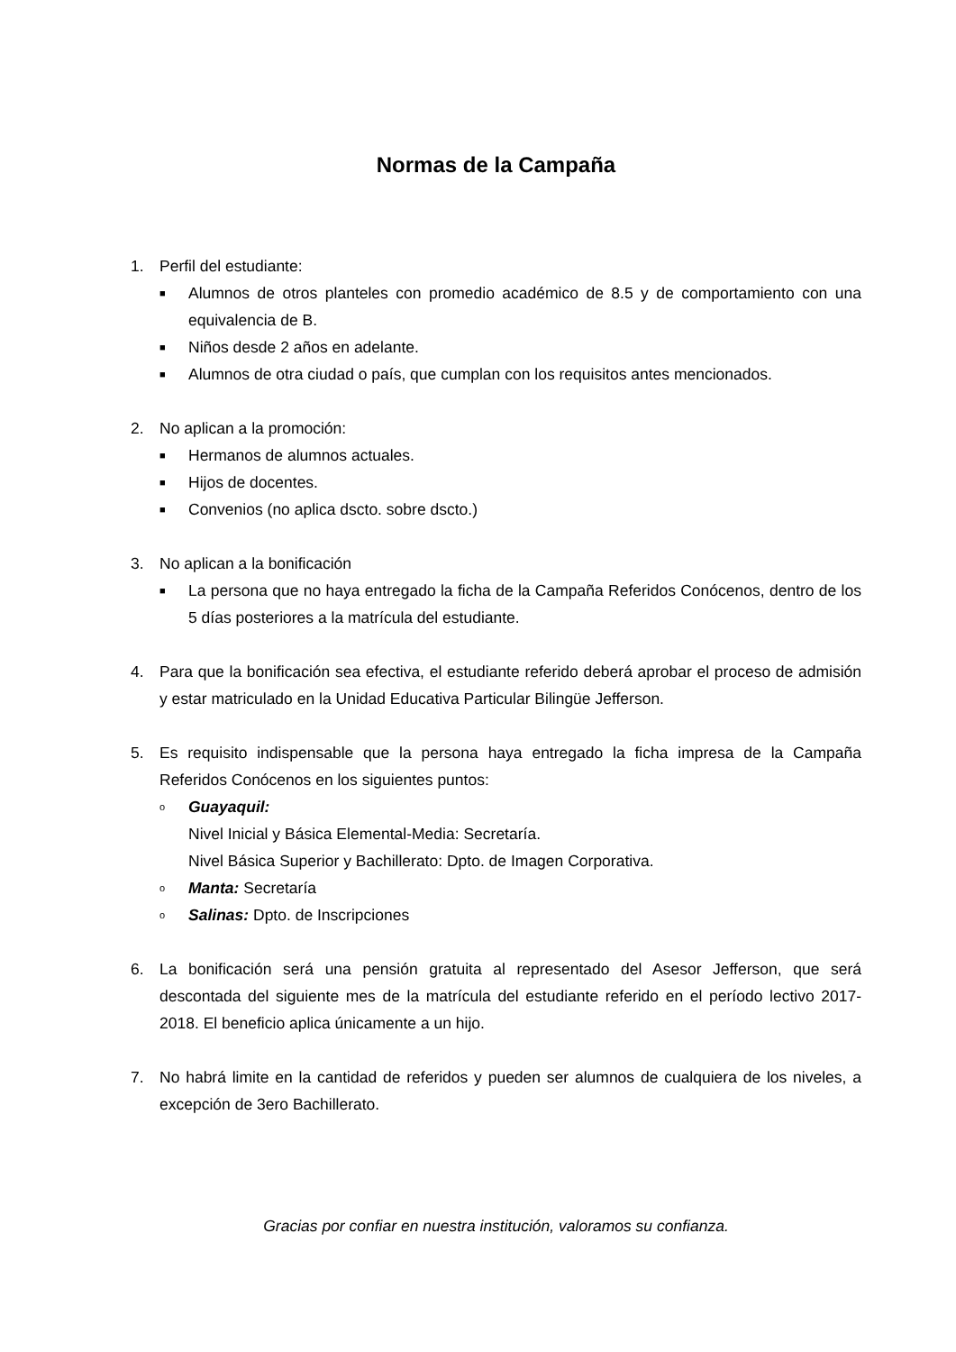Normas de la Campaña
1. Perfil del estudiante:
■
Alumnos de otros planteles con promedio académico de 8.5 y de comportamiento con una equivalencia de B.
■
Niños desde 2 años en adelante.
■
Alumnos de otra ciudad o país, que cumplan con los requisitos antes mencionados.
2. No aplican a la promoción:
■
Hermanos de alumnos actuales.
■
Hijos de docentes.
■
Convenios (no aplica dscto. sobre dscto.)
3. No aplican a la bonificación
■
La persona que no haya entregado la ficha de la Campaña Referidos Conócenos, dentro de los 5 días posteriores a la matrícula del estudiante.
4. Para que la bonificación sea efectiva, el estudiante referido deberá aprobar el proceso de admisión y estar matriculado en la Unidad Educativa Particular Bilingüe Jefferson.
5. Es requisito indispensable que la persona haya entregado la ficha impresa de la Campaña Referidos Conócenos en los siguientes puntos:
o
Guayaquil:
Nivel Inicial y Básica Elemental-Media: Secretaría.
Nivel Básica Superior y Bachillerato: Dpto. de Imagen Corporativa.
o
Manta: Secretaría
o
Salinas: Dpto. de Inscripciones
6. La bonificación será una pensión gratuita al representado del Asesor Jefferson, que será descontada del siguiente mes de la matrícula del estudiante referido en el período lectivo 2017-2018. El beneficio aplica únicamente a un hijo.
7. No habrá limite en la cantidad de referidos y pueden ser alumnos de cualquiera de los niveles, a excepción de 3ero Bachillerato.
Gracias por confiar en nuestra institución, valoramos su confianza.